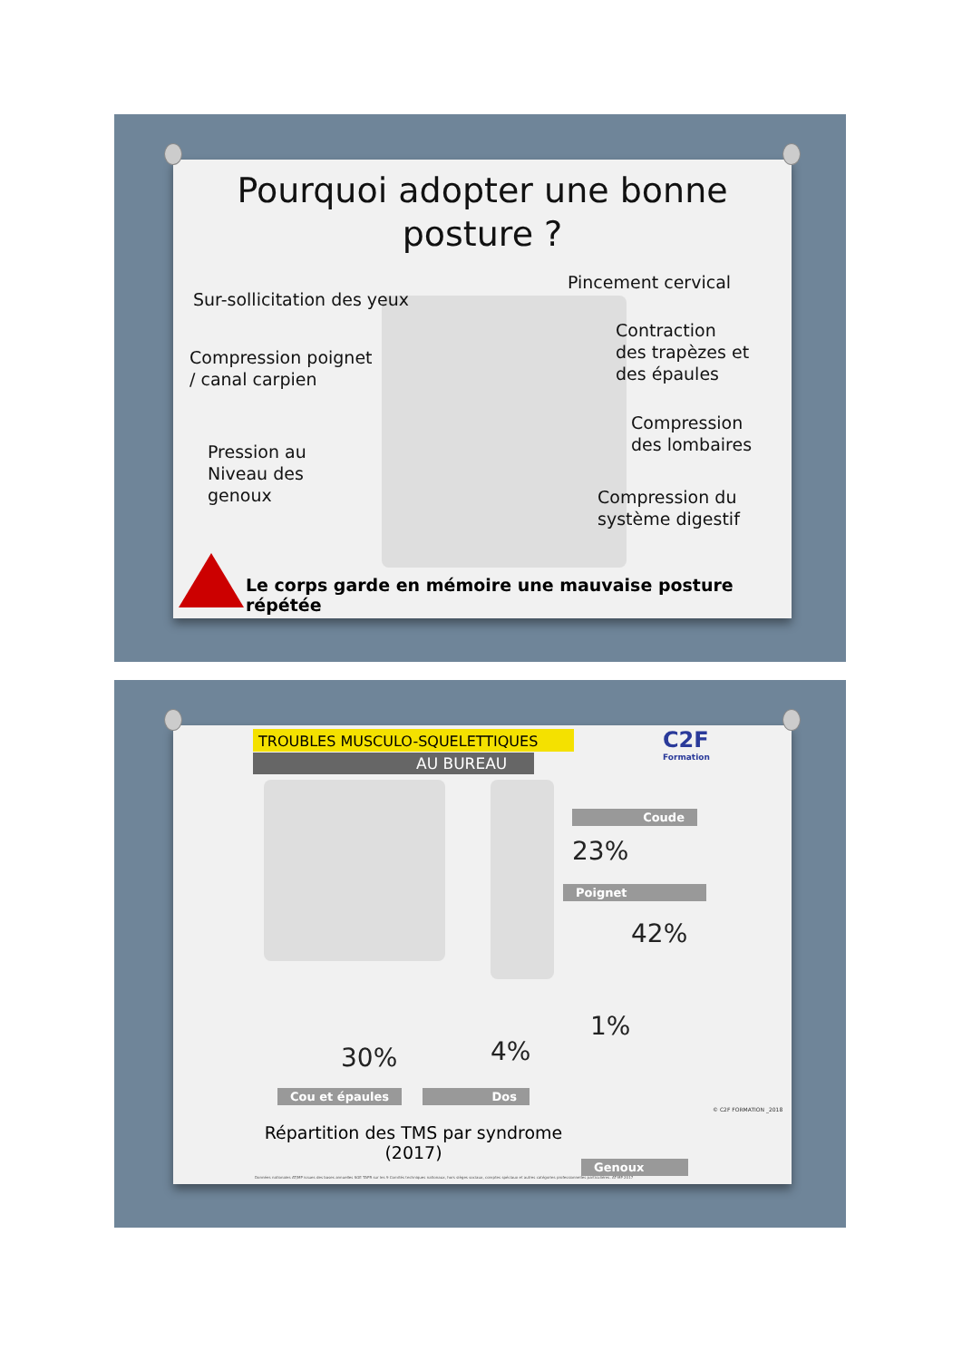Pourquoi adopter une bonne
posture ?
Pincement cervical
Sur-sollicitation des yeux
Contraction
des trapèzes et
des épaules
Compression poignet
/ canal carpien
Compression
des lombaires
Pression au
Niveau des
genoux
Compression du
système digestif
Le corps garde en mémoire une mauvaise posture répétée
TROUBLES MUSCULO-SQUELETTIQUES
AU BUREAU
C2F
Formation
Coude
23%
Poignet
42%
30% 4%
1%
Cou et épaules Dos
Répartition des TMS par syndrome
(2017)
Genoux
Données nationales AT/MP issues des bases annuelles SGE TAPR sur les 9 Comités techniques nationaux, hors sièges sociaux, comptes spéciaux et autres catégories professionnelles particulières. AT-MP 2017
© C2F FORMATION _2018